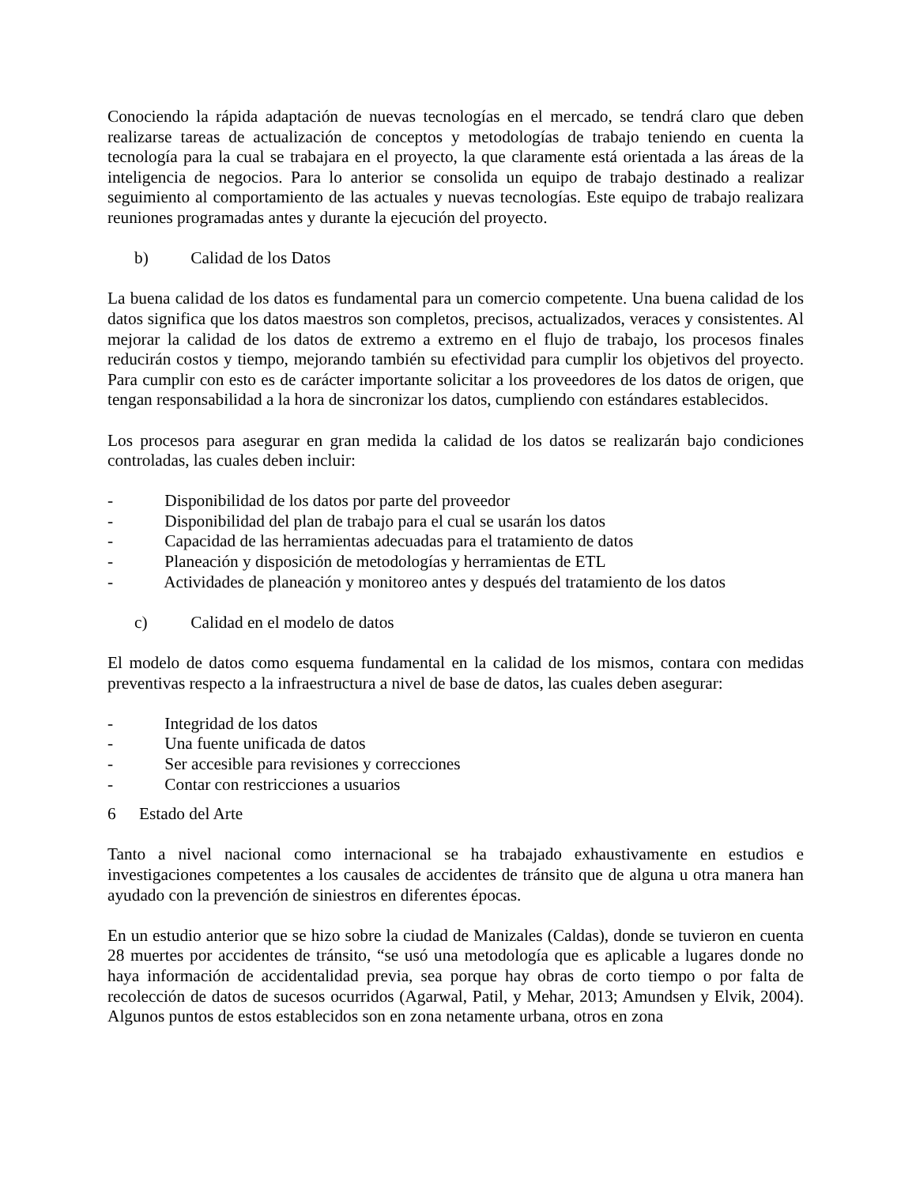Conociendo la rápida adaptación de nuevas tecnologías en el mercado, se tendrá claro que deben realizarse tareas de actualización de conceptos y metodologías de trabajo teniendo en cuenta la tecnología para la cual se trabajara en el proyecto, la que claramente está orientada a las áreas de la inteligencia de negocios. Para lo anterior se consolida un equipo de trabajo destinado a realizar seguimiento al comportamiento de las actuales y nuevas tecnologías. Este equipo de trabajo realizara reuniones programadas antes y durante la ejecución del proyecto.
b) Calidad de los Datos
La buena calidad de los datos es fundamental para un comercio competente. Una buena calidad de los datos significa que los datos maestros son completos, precisos, actualizados, veraces y consistentes. Al mejorar la calidad de los datos de extremo a extremo en el flujo de trabajo, los procesos finales reducirán costos y tiempo, mejorando también su efectividad para cumplir los objetivos del proyecto. Para cumplir con esto es de carácter importante solicitar a los proveedores de los datos de origen, que tengan responsabilidad a la hora de sincronizar los datos, cumpliendo con estándares establecidos.
Los procesos para asegurar en gran medida la calidad de los datos se realizarán bajo condiciones controladas, las cuales deben incluir:
- Disponibilidad de los datos por parte del proveedor
- Disponibilidad del plan de trabajo para el cual se usarán los datos
- Capacidad de las herramientas adecuadas para el tratamiento de datos
- Planeación y disposición de metodologías y herramientas de ETL
- Actividades de planeación y monitoreo antes y después del tratamiento de los datos
c) Calidad en el modelo de datos
El modelo de datos como esquema fundamental en la calidad de los mismos, contara con medidas preventivas respecto a la infraestructura a nivel de base de datos, las cuales deben asegurar:
- Integridad de los datos
- Una fuente unificada de datos
- Ser accesible para revisiones y correcciones
- Contar con restricciones a usuarios
6 Estado del Arte
Tanto a nivel nacional como internacional se ha trabajado exhaustivamente en estudios e investigaciones competentes a los causales de accidentes de tránsito que de alguna u otra manera han ayudado con la prevención de siniestros en diferentes épocas.
En un estudio anterior que se hizo sobre la ciudad de Manizales (Caldas), donde se tuvieron en cuenta 28 muertes por accidentes de tránsito, “se usó una metodología que es aplicable a lugares donde no haya información de accidentalidad previa, sea porque hay obras de corto tiempo o por falta de recolección de datos de sucesos ocurridos (Agarwal, Patil, y Mehar, 2013; Amundsen y Elvik, 2004). Algunos puntos de estos establecidos son en zona netamente urbana, otros en zona